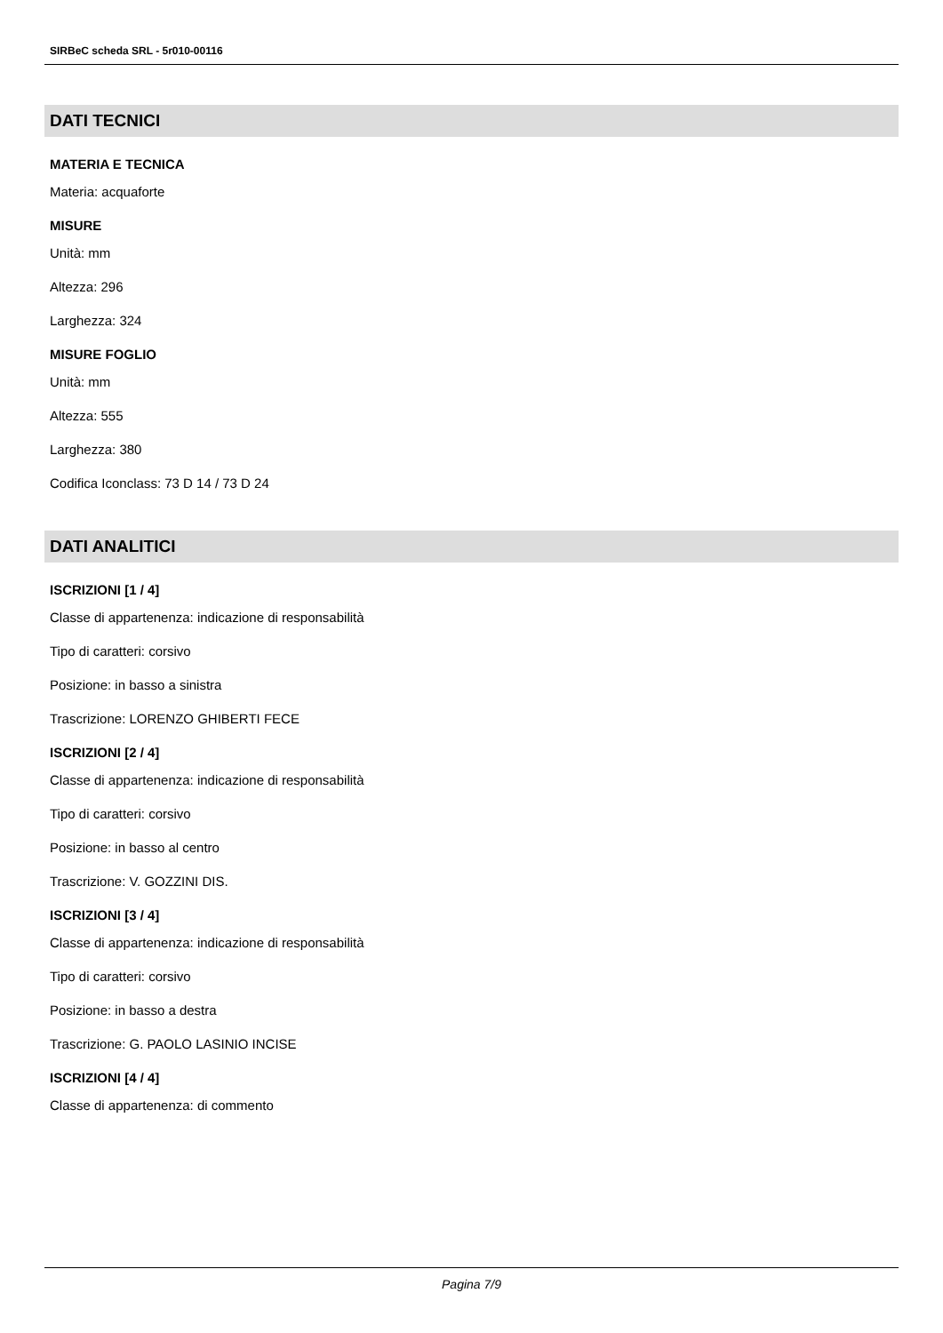SIRBeC scheda SRL - 5r010-00116
DATI TECNICI
MATERIA E TECNICA
Materia: acquaforte
MISURE
Unità: mm
Altezza: 296
Larghezza: 324
MISURE FOGLIO
Unità: mm
Altezza: 555
Larghezza: 380
Codifica Iconclass: 73 D 14 / 73 D 24
DATI ANALITICI
ISCRIZIONI [1 / 4]
Classe di appartenenza: indicazione di responsabilità
Tipo di caratteri: corsivo
Posizione: in basso a sinistra
Trascrizione: LORENZO GHIBERTI FECE
ISCRIZIONI [2 / 4]
Classe di appartenenza: indicazione di responsabilità
Tipo di caratteri: corsivo
Posizione: in basso al centro
Trascrizione: V. GOZZINI DIS.
ISCRIZIONI [3 / 4]
Classe di appartenenza: indicazione di responsabilità
Tipo di caratteri: corsivo
Posizione: in basso a destra
Trascrizione: G. PAOLO LASINIO INCISE
ISCRIZIONI [4 / 4]
Classe di appartenenza: di commento
Pagina 7/9